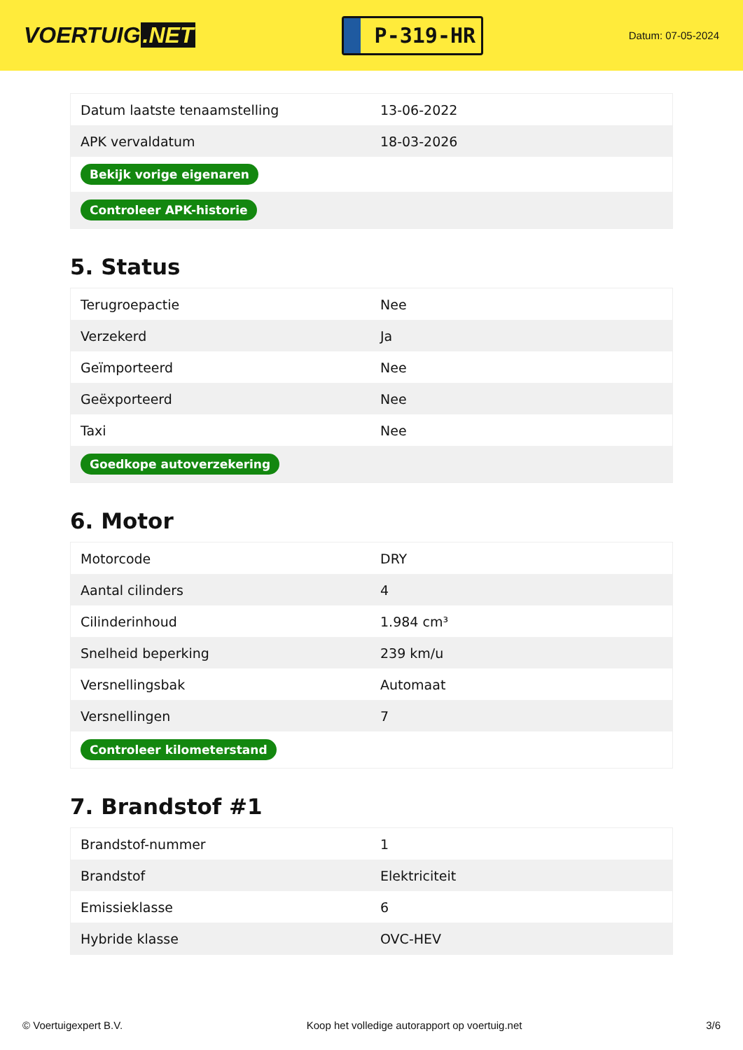VOERTUIG.NET
P-319-HR
Datum: 07-05-2024
| Datum laatste tenaamstelling | 13-06-2022 |
| APK vervaldatum | 18-03-2026 |
| Bekijk vorige eigenaren | |
| Controleer APK-historie | |
5. Status
| Terugroepactie | Nee |
| Verzekerd | Ja |
| Geïmporteerd | Nee |
| Geëxporteerd | Nee |
| Taxi | Nee |
| Goedkope autoverzekering | |
6. Motor
| Motorcode | DRY |
| Aantal cilinders | 4 |
| Cilinderinhoud | 1.984 cm³ |
| Snelheid beperking | 239 km/u |
| Versnellingsbak | Automaat |
| Versnellingen | 7 |
| Controleer kilometerstand | |
7. Brandstof #1
| Brandstof-nummer | 1 |
| Brandstof | Elektriciteit |
| Emissieklasse | 6 |
| Hybride klasse | OVC-HEV |
© Voertuigexpert B.V. Koop het volledige autorapport op voertuig.net 3/6